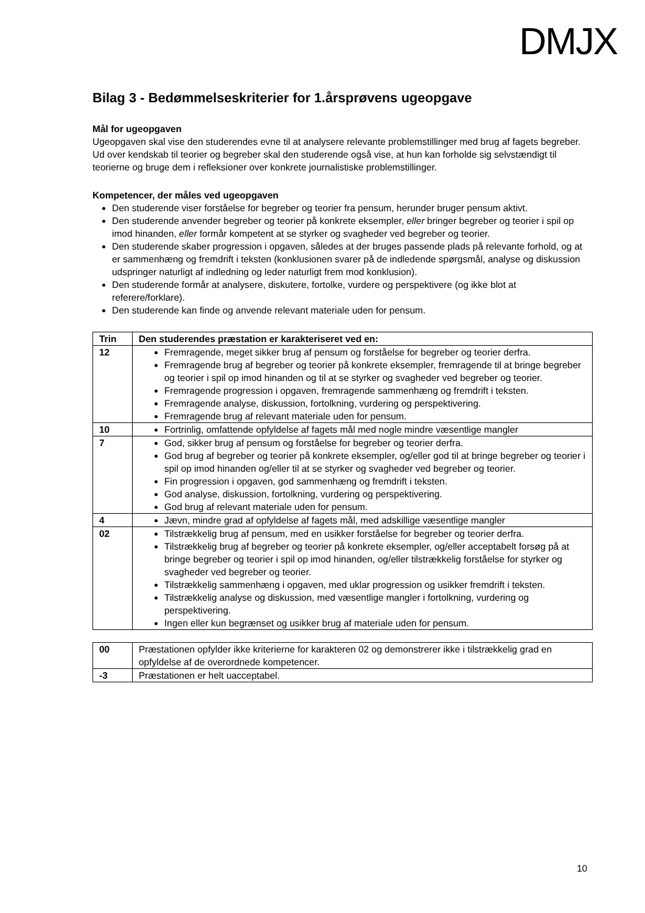DMJX
Bilag 3 - Bedømmelseskriterier for 1.årsprøvens ugeopgave
Mål for ugeopgaven
Ugeopgaven skal vise den studerendes evne til at analysere relevante problemstillinger med brug af fagets begreber. Ud over kendskab til teorier og begreber skal den studerende også vise, at hun kan forholde sig selvstændigt til teorierne og bruge dem i refleksioner over konkrete journalistiske problemstillinger.
Kompetencer, der måles ved ugeopgaven
Den studerende viser forståelse for begreber og teorier fra pensum, herunder bruger pensum aktivt.
Den studerende anvender begreber og teorier på konkrete eksempler, eller bringer begreber og teorier i spil op imod hinanden, eller formår kompetent at se styrker og svagheder ved begreber og teorier.
Den studerende skaber progression i opgaven, således at der bruges passende plads på relevante forhold, og at er sammenhæng og fremdrift i teksten (konklusionen svarer på de indledende spørgsmål, analyse og diskussion udspringer naturligt af indledning og leder naturligt frem mod konklusion).
Den studerende formår at analysere, diskutere, fortolke, vurdere og perspektivere (og ikke blot at referere/forklare).
Den studerende kan finde og anvende relevant materiale uden for pensum.
| Trin | Den studerendes præstation er karakteriseret ved en: |
| --- | --- |
| 12 | Fremragende, meget sikker brug af pensum og forståelse for begreber og teorier derfra. Fremragende brug af begreber og teorier på konkrete eksempler, fremragende til at bringe begreber og teorier i spil op imod hinanden og til at se styrker og svagheder ved begreber og teorier. Fremragende progression i opgaven, fremragende sammenhæng og fremdrift i teksten. Fremragende analyse, diskussion, fortolkning, vurdering og perspektivering. Fremragende brug af relevant materiale uden for pensum. |
| 10 | Fortrinlig, omfattende opfyldelse af fagets mål med nogle mindre væsentlige mangler |
| 7 | God, sikker brug af pensum og forståelse for begreber og teorier derfra. God brug af begreber og teorier på konkrete eksempler, og/eller god til at bringe begreber og teorier i spil op imod hinanden og/eller til at se styrker og svagheder ved begreber og teorier. Fin progression i opgaven, god sammenhæng og fremdrift i teksten. God analyse, diskussion, fortolkning, vurdering og perspektivering. God brug af relevant materiale uden for pensum. |
| 4 | Jævn, mindre grad af opfyldelse af fagets mål, med adskillige væsentlige mangler |
| 02 | Tilstrækkelig brug af pensum, med en usikker forståelse for begreber og teorier derfra. Tilstrækkelig brug af begreber og teorier på konkrete eksempler, og/eller acceptabelt forsøg på at bringe begreber og teorier i spil op imod hinanden, og/eller tilstrækkelig forståelse for styrker og svagheder ved begreber og teorier. Tilstrækkelig sammenhæng i opgaven, med uklar progression og usikker fremdrift i teksten. Tilstrækkelig analyse og diskussion, med væsentlige mangler i fortolkning, vurdering og perspektivering. Ingen eller kun begrænset og usikker brug af materiale uden for pensum. |
| 00 | Præstationen opfylder ikke kriterierne for karakteren 02 og demonstrerer ikke i tilstrækkelig grad en opfyldelse af de overordnede kompetencer. |
| -3 | Præstationen er helt uacceptabel. |
10